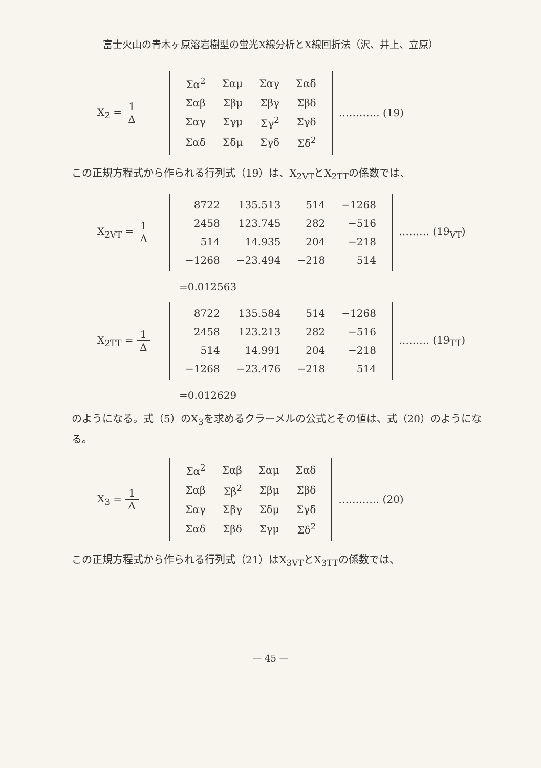富士火山の青木ヶ原溶岩樹型の蛍光X線分析とX線回折法（沢、井上、立原）
X<sub>2</sub> = 1 Δ
| Σα<sup>2</sup> | Σαμ | Σαγ | Σαδ |
| Σαβ | Σβμ | Σβγ | Σβδ |
| Σαγ | Σγμ | Σγ<sup>2</sup> | Σγδ |
| Σαδ | Σδμ | Σγδ | Σδ<sup>2</sup> |
………… (19)
この正規方程式から作られる行列式（19）は、X<sub>2VT</sub>とX<sub>2TT</sub>の係数では、
X<sub>2VT</sub> = 1 Δ
| 8722 | 135.513 | 514 | −1268 |
| 2458 | 123.745 | 282 | −516 |
| 514 | 14.935 | 204 | −218 |
| −1268 | −23.494 | −218 | 514 |
……… (19<sub>VT</sub>)
=0.012563
X<sub>2TT</sub> = 1 Δ
| 8722 | 135.584 | 514 | −1268 |
| 2458 | 123.213 | 282 | −516 |
| 514 | 14.991 | 204 | −218 |
| −1268 | −23.476 | −218 | 514 |
……… (19<sub>TT</sub>)
=0.012629
のようになる。式（5）のX<sub>3</sub>を求めるクラーメルの公式とその値は、式（20）のようになる。
X<sub>3</sub> = 1 Δ
| Σα<sup>2</sup> | Σαβ | Σαμ | Σαδ |
| Σαβ | Σβ<sup>2</sup> | Σβμ | Σβδ |
| Σαγ | Σβγ | Σδμ | Σγδ |
| Σαδ | Σβδ | Σγμ | Σδ<sup>2</sup> |
………… (20)
この正規方程式から作られる行列式（21）はX<sub>3VT</sub>とX<sub>3TT</sub>の係数では、
— 45 —